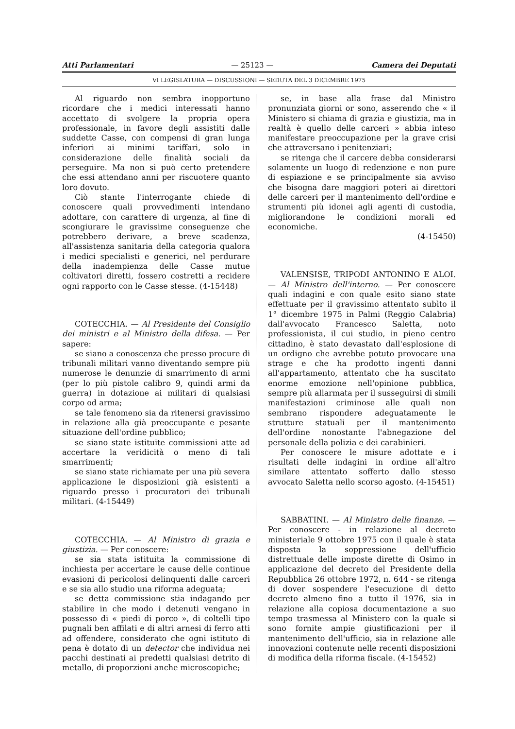Atti Parlamentari — 25123 — Camera dei Deputati
VI LEGISLATURA — DISCUSSIONI — SEDUTA DEL 3 DICEMBRE 1975
Al riguardo non sembra inopportuno ricordare che i medici interessati hanno accettato di svolgere la propria opera professionale, in favore degli assistiti dalle suddette Casse, con compensi di gran lunga inferiori ai minimi tariffari, solo in considerazione delle finalità sociali da perseguire. Ma non si può certo pretendere che essi attendano anni per riscuotere quanto loro dovuto.
Ciò stante l'interrogante chiede di conoscere quali provvedimenti intendano adottare, con carattere di urgenza, al fine di scongiurare le gravissime conseguenze che potrebbero derivare, a breve scadenza, all'assistenza sanitaria della categoria qualora i medici specialisti e generici, nel perdurare della inadempienza delle Casse mutue coltivatori diretti, fossero costretti a recidere ogni rapporto con le Casse stesse. (4-15448)
COTECCHIA. — Al Presidente del Consiglio dei ministri e al Ministro della difesa. — Per sapere:
se siano a conoscenza che presso procure di tribunali militari vanno diventando sempre più numerose le denunzie di smarrimento di armi (per lo più pistole calibro 9, quindi armi da guerra) in dotazione ai militari di qualsiasi corpo od arma;
se tale fenomeno sia da ritenersi gravissimo in relazione alla già preoccupante e pesante situazione dell'ordine pubblico;
se siano state istituite commissioni atte ad accertare la veridicità o meno di tali smarrimenti;
se siano state richiamate per una più severa applicazione le disposizioni già esistenti a riguardo presso i procuratori dei tribunali militari. (4-15449)
COTECCHIA. — Al Ministro di grazia e giustizia. — Per conoscere:
se sia stata istituita la commissione di inchiesta per accertare le cause delle continue evasioni di pericolosi delinquenti dalle carceri e se sia allo studio una riforma adeguata;
se detta commissione stia indagando per stabilire in che modo i detenuti vengano in possesso di « piedi di porco », di coltelli tipo pugnali ben affilati e di altri arnesi di ferro atti ad offendere, considerato che ogni istituto di pena è dotato di un detector che individua nei pacchi destinati ai predetti qualsiasi detrito di metallo, di proporzioni anche microscopiche;
se, in base alla frase dal Ministro pronunziata giorni or sono, asserendo che « il Ministero si chiama di grazia e giustizia, ma in realtà è quello delle carceri » abbia inteso manifestare preoccupazione per la grave crisi che attraversano i penitenziari;
se ritenga che il carcere debba considerarsi solamente un luogo di redenzione e non pure di espiazione e se principalmente sia avviso che bisogna dare maggiori poteri ai direttori delle carceri per il mantenimento dell'ordine e strumenti più idonei agli agenti di custodia, migliorandone le condizioni morali ed economiche.
(4-15450)
VALENSISE, TRIPODI ANTONINO E ALOI. — Al Ministro dell'interno. — Per conoscere quali indagini e con quale esito siano state effettuate per il gravissimo attentato subìto il 1° dicembre 1975 in Palmi (Reggio Calabria) dall'avvocato Francesco Saletta, noto professionista, il cui studio, in pieno centro cittadino, è stato devastato dall'esplosione di un ordigno che avrebbe potuto provocare una strage e che ha prodotto ingenti danni all'appartamento, attentato che ha suscitato enorme emozione nell'opinione pubblica, sempre più allarmata per il susseguirsi di simili manifestazioni criminose alle quali non sembrano rispondere adeguatamente le strutture statuali per il mantenimento dell'ordine nonostante l'abnegazione del personale della polizia e dei carabinieri.
Per conoscere le misure adottate e i risultati delle indagini in ordine all'altro similare attentato sofferto dallo stesso avvocato Saletta nello scorso agosto. (4-15451)
SABBATINI. — Al Ministro delle finanze. — Per conoscere - in relazione al decreto ministeriale 9 ottobre 1975 con il quale è stata disposta la soppressione dell'ufficio distrettuale delle imposte dirette di Osimo in applicazione del decreto del Presidente della Repubblica 26 ottobre 1972, n. 644 - se ritenga di dover sospendere l'esecuzione di detto decreto almeno fino a tutto il 1976, sia in relazione alla copiosa documentazione a suo tempo trasmessa al Ministero con la quale si sono fornite ampie giustificazioni per il mantenimento dell'ufficio, sia in relazione alle innovazioni contenute nelle recenti disposizioni di modifica della riforma fiscale. (4-15452)